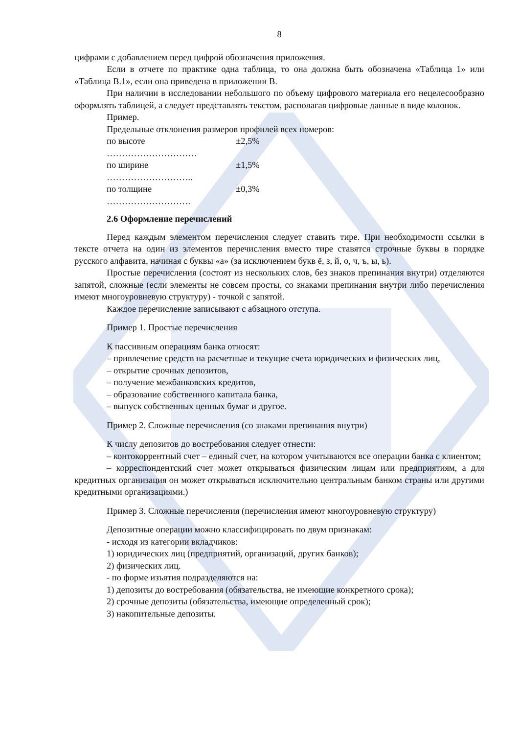8
цифрами с добавлением перед цифрой обозначения приложения.
Если в отчете по практике одна таблица, то она должна быть обозначена «Таблица 1» или «Таблица В.1», если она приведена в приложении В.
При наличии в исследовании небольшого по объему цифрового материала его нецелесообразно оформлять таблицей, а следует представлять текстом, располагая цифровые данные в виде колонок.
Пример.
Предельные отклонения размеров профилей всех номеров:
по высоте ………………………… ±2,5%
по ширине ……………………….. ±1,5%
по толщине ………………………. ±0,3%
2.6 Оформление перечислений
Перед каждым элементом перечисления следует ставить тире. При необходимости ссылки в тексте отчета на один из элементов перечисления вместо тире ставятся строчные буквы в порядке русского алфавита, начиная с буквы «а» (за исключением букв ё, з, й, о, ч, ъ, ы, ь).
Простые перечисления (состоят из нескольких слов, без знаков препинания внутри) отделяются запятой, сложные (если элементы не совсем просты, со знаками препинания внутри либо перечисления имеют многоуровневую структуру) - точкой с запятой.
Каждое перечисление записывают с абзацного отступа.
Пример 1. Простые перечисления
К пассивным операциям банка относят:
– привлечение средств на расчетные и текущие счета юридических и физических лиц,
– открытие срочных депозитов,
– получение межбанковских кредитов,
– образование собственного капитала банка,
– выпуск собственных ценных бумаг и другое.
Пример 2. Сложные перечисления (со знаками препинания внутри)
К числу депозитов до востребования следует отнести:
– контокоррентный счет – единый счет, на котором учитываются все операции банка с клиентом;
– корреспондентский счет может открываться физическим лицам или предприятиям, а для кредитных организация он может открываться исключительно центральным банком страны или другими кредитными организациями.)
Пример 3. Сложные перечисления (перечисления имеют многоуровневую структуру)
Депозитные операции можно классифицировать по двум признакам:
- исходя из категории вкладчиков:
1) юридических лиц (предприятий, организаций, других банков);
2) физических лиц.
- по форме изъятия подразделяются на:
1) депозиты до востребования (обязательства, не имеющие конкретного срока);
2) срочные депозиты (обязательства, имеющие определенный срок);
3) накопительные депозиты.